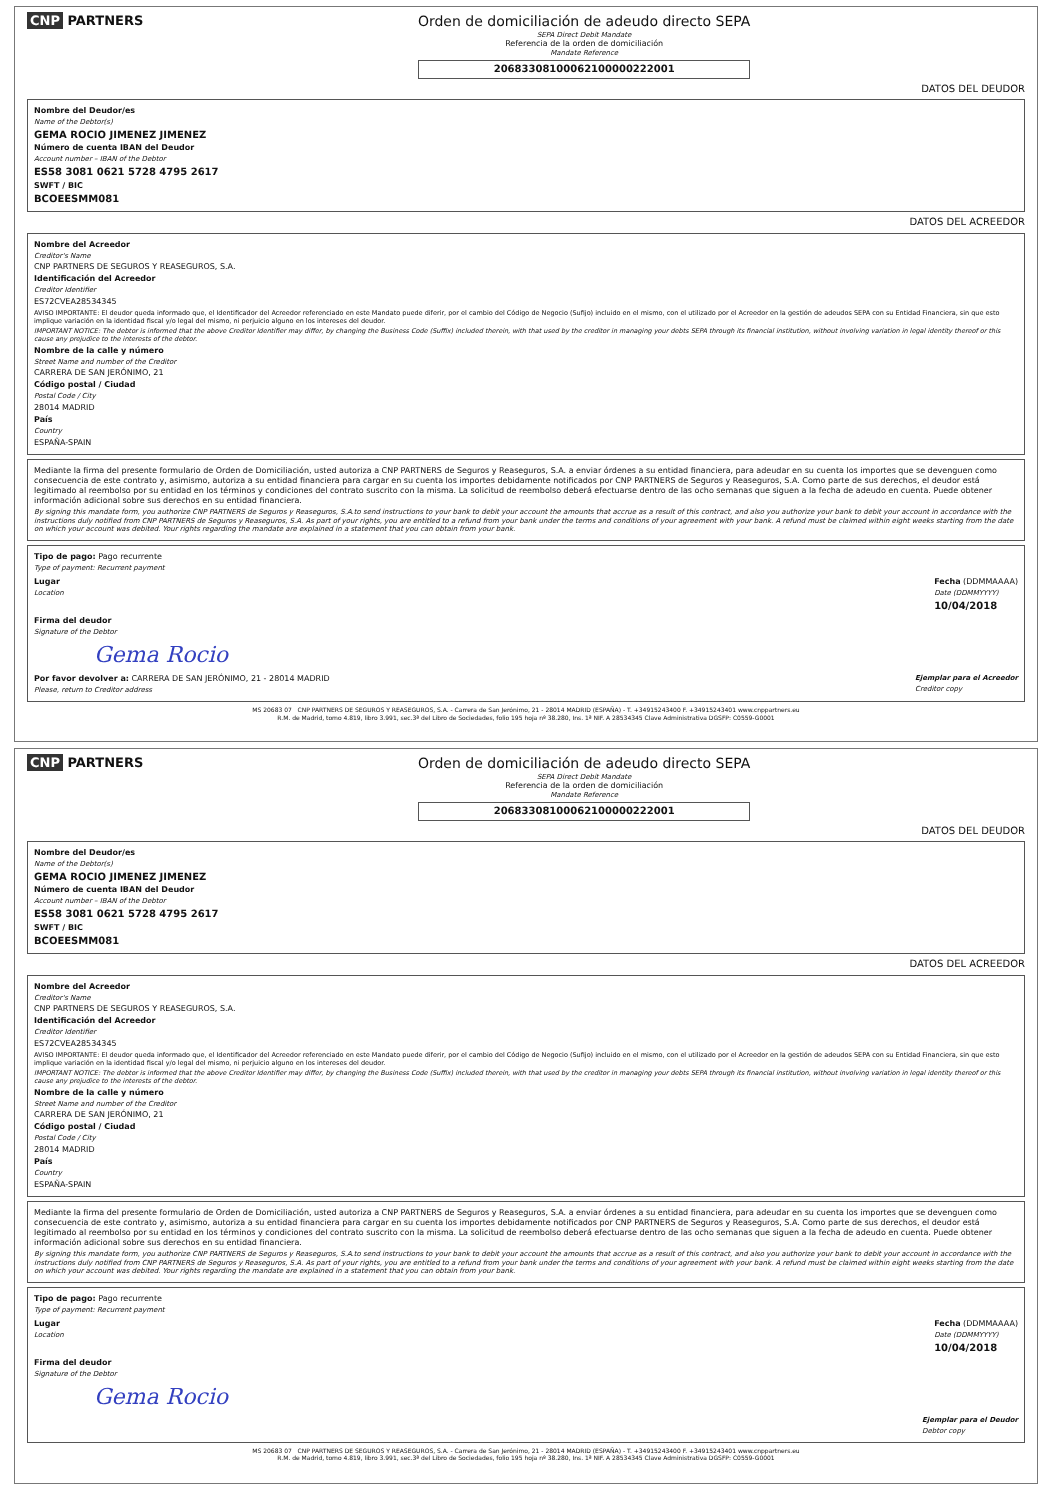CNP PARTNERS Orden de domiciliación de adeudo directo SEPA
SEPA Direct Debit Mandate
Referencia de la orden de domiciliación
Mandate Reference
20683308100062100000222001
DATOS DEL DEUDOR
Nombre del Deudor/es
Name of the Debtor(s)
GEMA ROCIO JIMENEZ JIMENEZ
Número de cuenta IBAN del Deudor
Account number – IBAN of the Debtor
ES58 3081 0621 5728 4795 2617
SWFT / BIC
BCOEESMM081
DATOS DEL ACREEDOR
Nombre del Acreedor
Creditor's Name
CNP PARTNERS DE SEGUROS Y REASEGUROS, S.A.
Identificación del Acreedor
Creditor Identifier
ES72CVEA28534345
AVISO IMPORTANTE: El deudor queda informado que, el Identificador del Acreedor referenciado en este Mandato puede diferir, por el cambio del Código de Negocio (Sufijo) incluido en el mismo, con el utilizado por el Acreedor en la gestión de adeudos SEPA con su Entidad Financiera, sin que esto implique variación en la identidad fiscal y/o legal del mismo, ni perjuicio alguno en los intereses del deudor.
IMPORTANT NOTICE: The debtor is informed that the above Creditor Identifier may differ, by changing the Business Code (Suffix) included therein, with that used by the creditor in managing your debts SEPA through its financial institution, without involving variation in legal identity thereof or this cause any prejudice to the interests of the debtor.
Nombre de la calle y número
Street Name and number of the Creditor
CARRERA DE SAN JERÓNIMO, 21
Código postal / Ciudad
Postal Code / City
28014 MADRID
País
Country
ESPAÑA-SPAIN
Mediante la firma del presente formulario de Orden de Domiciliación, usted autoriza a CNP PARTNERS de Seguros y Reaseguros, S.A. a enviar órdenes a su entidad financiera, para adeudar en su cuenta los importes que se devenguen como consecuencia de este contrato y, asimismo, autoriza a su entidad financiera para cargar en su cuenta los importes debidamente notificados por CNP PARTNERS de Seguros y Reaseguros, S.A. Como parte de sus derechos, el deudor está legitimado al reembolso por su entidad en los términos y condiciones del contrato suscrito con la misma. La solicitud de reembolso deberá efectuarse dentro de las ocho semanas que siguen a la fecha de adeudo en cuenta. Puede obtener información adicional sobre sus derechos en su entidad financiera.
By signing this mandate form, you authorize CNP PARTNERS de Seguros y Reaseguros, S.A.to send instructions to your bank to debit your account the amounts that accrue as a result of this contract, and also you authorize your bank to debit your account in accordance with the instructions duly notified from CNP PARTNERS de Seguros y Reaseguros, S.A. As part of your rights, you are entitled to a refund from your bank under the terms and conditions of your agreement with your bank. A refund must be claimed within eight weeks starting from the date on which your account was debited. Your rights regarding the mandate are explained in a statement that you can obtain from your bank.
Tipo de pago: Pago recurrente
Type of payment: Recurrent payment
Lugar
Location
Fecha (DDMMAAAA)
Date (DDMMYYYY)
10/04/2018
Firma del deudor
Signature of the Debtor
Gema Rocio
Por favor devolver a: CARRERA DE SAN JERÓNIMO, 21 - 28014 MADRID
Please, return to Creditor address
Ejemplar para el Acreedor
Creditor copy
MS 20683 07 CNP PARTNERS DE SEGUROS Y REASEGUROS, S.A. - Carrera de San Jerónimo, 21 - 28014 MADRID (ESPAÑA) - T. +34915243400 F. +34915243401 www.cnppartners.eu
R.M. de Madrid, tomo 4.819, libro 3.991, sec.3ª del Libro de Sociedades, folio 195 hoja nº 38.280, Ins. 1ª NIF. A 28534345 Clave Administrativa DGSFP: C0559-G0001
CNP PARTNERS Orden de domiciliación de adeudo directo SEPA
SEPA Direct Debit Mandate
Referencia de la orden de domiciliación
Mandate Reference
20683308100062100000222001
DATOS DEL DEUDOR
Nombre del Deudor/es
Name of the Debtor(s)
GEMA ROCIO JIMENEZ JIMENEZ
Número de cuenta IBAN del Deudor
Account number – IBAN of the Debtor
ES58 3081 0621 5728 4795 2617
SWFT / BIC
BCOEESMM081
DATOS DEL ACREEDOR
Nombre del Acreedor
Creditor's Name
CNP PARTNERS DE SEGUROS Y REASEGUROS, S.A.
Identificación del Acreedor
Creditor Identifier
ES72CVEA28534345
AVISO IMPORTANTE: El deudor queda informado que, el Identificador del Acreedor referenciado en este Mandato puede diferir, por el cambio del Código de Negocio (Sufijo) incluido en el mismo, con el utilizado por el Acreedor en la gestión de adeudos SEPA con su Entidad Financiera, sin que esto implique variación en la identidad fiscal y/o legal del mismo, ni perjuicio alguno en los intereses del deudor.
IMPORTANT NOTICE: The debtor is informed that the above Creditor Identifier may differ, by changing the Business Code (Suffix) included therein, with that used by the creditor in managing your debts SEPA through its financial institution, without involving variation in legal identity thereof or this cause any prejudice to the interests of the debtor.
Nombre de la calle y número
Street Name and number of the Creditor
CARRERA DE SAN JERÓNIMO, 21
Código postal / Ciudad
Postal Code / City
28014 MADRID
País
Country
ESPAÑA-SPAIN
Mediante la firma del presente formulario de Orden de Domiciliación, usted autoriza a CNP PARTNERS de Seguros y Reaseguros, S.A. a enviar órdenes a su entidad financiera, para adeudar en su cuenta los importes que se devenguen como consecuencia de este contrato y, asimismo, autoriza a su entidad financiera para cargar en su cuenta los importes debidamente notificados por CNP PARTNERS de Seguros y Reaseguros, S.A. Como parte de sus derechos, el deudor está legitimado al reembolso por su entidad en los términos y condiciones del contrato suscrito con la misma. La solicitud de reembolso deberá efectuarse dentro de las ocho semanas que siguen a la fecha de adeudo en cuenta. Puede obtener información adicional sobre sus derechos en su entidad financiera.
By signing this mandate form, you authorize CNP PARTNERS de Seguros y Reaseguros, S.A.to send instructions to your bank to debit your account the amounts that accrue as a result of this contract, and also you authorize your bank to debit your account in accordance with the instructions duly notified from CNP PARTNERS de Seguros y Reaseguros, S.A. As part of your rights, you are entitled to a refund from your bank under the terms and conditions of your agreement with your bank. A refund must be claimed within eight weeks starting from the date on which your account was debited. Your rights regarding the mandate are explained in a statement that you can obtain from your bank.
Tipo de pago: Pago recurrente
Type of payment: Recurrent payment
Lugar
Location
Fecha (DDMMAAAA)
Date (DDMMYYYY)
10/04/2018
Firma del deudor
Signature of the Debtor
Gema Rocio
Ejemplar para el Deudor
Debtor copy
MS 20683 07 CNP PARTNERS DE SEGUROS Y REASEGUROS, S.A. - Carrera de San Jerónimo, 21 - 28014 MADRID (ESPAÑA) - T. +34915243400 F. +34915243401 www.cnppartners.eu
R.M. de Madrid, tomo 4.819, libro 3.991, sec.3ª del Libro de Sociedades, folio 195 hoja nº 38.280, Ins. 1ª NIF. A 28534345 Clave Administrativa DGSFP: C0559-G0001